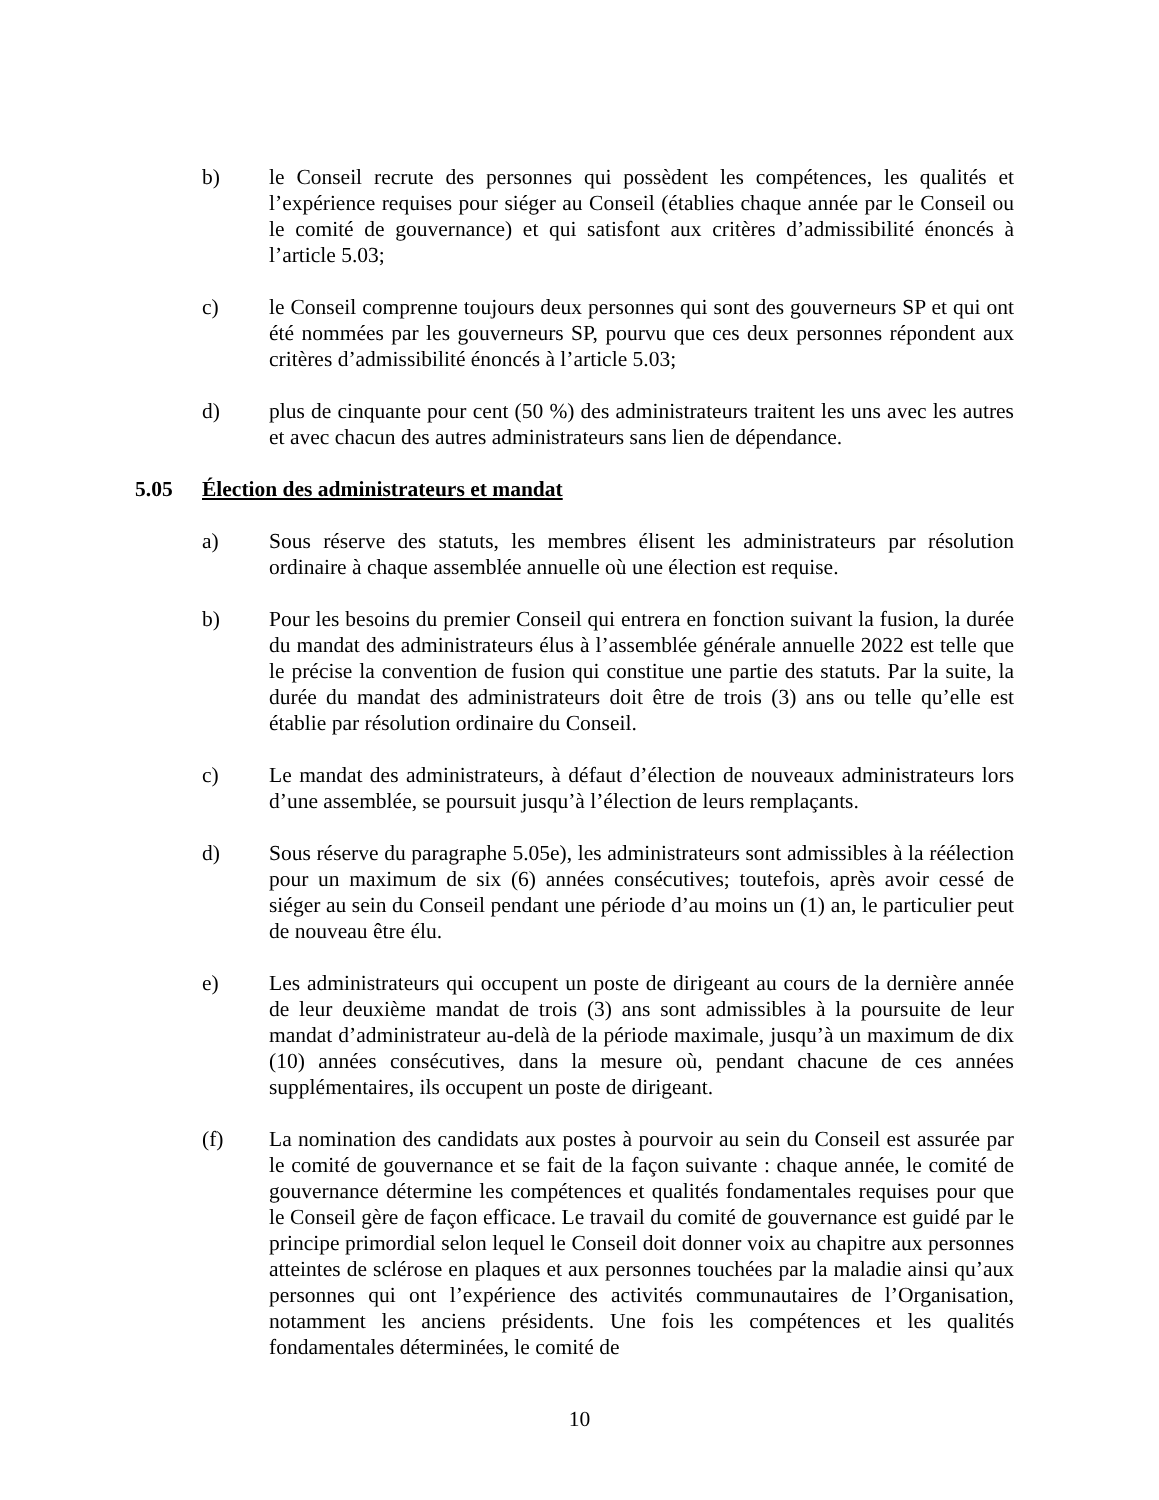b) le Conseil recrute des personnes qui possèdent les compétences, les qualités et l’expérience requises pour siéger au Conseil (établies chaque année par le Conseil ou le comité de gouvernance) et qui satisfont aux critères d’admissibilité énoncés à l’article 5.03;
c) le Conseil comprenne toujours deux personnes qui sont des gouverneurs SP et qui ont été nommées par les gouverneurs SP, pourvu que ces deux personnes répondent aux critères d’admissibilité énoncés à l’article 5.03;
d) plus de cinquante pour cent (50 %) des administrateurs traitent les uns avec les autres et avec chacun des autres administrateurs sans lien de dépendance.
5.05 Élection des administrateurs et mandat
a) Sous réserve des statuts, les membres élisent les administrateurs par résolution ordinaire à chaque assemblée annuelle où une élection est requise.
b) Pour les besoins du premier Conseil qui entrera en fonction suivant la fusion, la durée du mandat des administrateurs élus à l’assemblée générale annuelle 2022 est telle que le précise la convention de fusion qui constitue une partie des statuts. Par la suite, la durée du mandat des administrateurs doit être de trois (3) ans ou telle qu’elle est établie par résolution ordinaire du Conseil.
c) Le mandat des administrateurs, à défaut d’élection de nouveaux administrateurs lors d’une assemblée, se poursuit jusqu’à l’élection de leurs remplaçants.
d) Sous réserve du paragraphe 5.05e), les administrateurs sont admissibles à la réélection pour un maximum de six (6) années consécutives; toutefois, après avoir cessé de siéger au sein du Conseil pendant une période d’au moins un (1) an, le particulier peut de nouveau être élu.
e) Les administrateurs qui occupent un poste de dirigeant au cours de la dernière année de leur deuxième mandat de trois (3) ans sont admissibles à la poursuite de leur mandat d’administrateur au-delà de la période maximale, jusqu’à un maximum de dix (10) années consécutives, dans la mesure où, pendant chacune de ces années supplémentaires, ils occupent un poste de dirigeant.
(f) La nomination des candidats aux postes à pourvoir au sein du Conseil est assurée par le comité de gouvernance et se fait de la façon suivante : chaque année, le comité de gouvernance détermine les compétences et qualités fondamentales requises pour que le Conseil gère de façon efficace. Le travail du comité de gouvernance est guidé par le principe primordial selon lequel le Conseil doit donner voix au chapitre aux personnes atteintes de sclérose en plaques et aux personnes touchées par la maladie ainsi qu’aux personnes qui ont l’expérience des activités communautaires de l’Organisation, notamment les anciens présidents. Une fois les compétences et les qualités fondamentales déterminées, le comité de
10